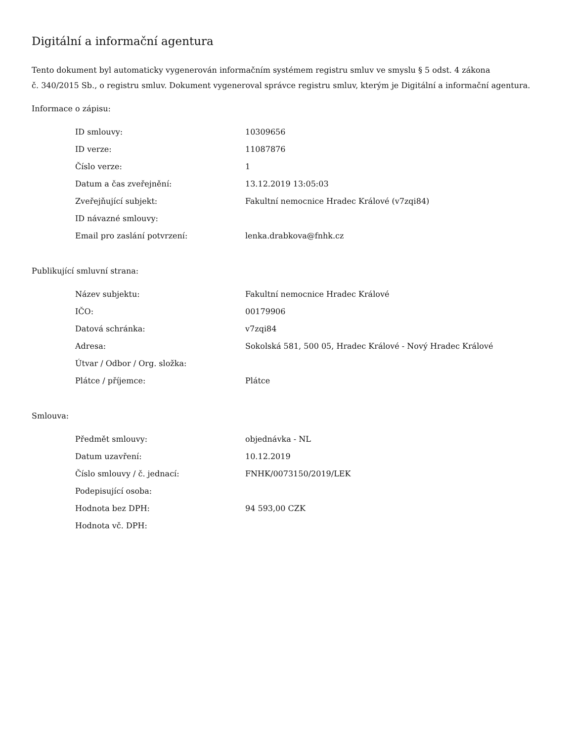Digitální a informační agentura
Tento dokument byl automaticky vygenerován informačním systémem registru smluv ve smyslu § 5 odst. 4 zákona
č. 340/2015 Sb., o registru smluv. Dokument vygeneroval správce registru smluv, kterým je Digitální a informační agentura.
Informace o zápisu:
| ID smlouvy: | 10309656 |
| ID verze: | 11087876 |
| Číslo verze: | 1 |
| Datum a čas zveřejnění: | 13.12.2019 13:05:03 |
| Zveřejňující subjekt: | Fakultní nemocnice Hradec Králové (v7zqi84) |
| ID návazné smlouvy: | |
| Email pro zaslání potvrzení: | lenka.drabkova@fnhk.cz |
Publikující smluvní strana:
| Název subjektu: | Fakultní nemocnice Hradec Králové |
| IČO: | 00179906 |
| Datová schránka: | v7zqi84 |
| Adresa: | Sokolská 581, 500 05, Hradec Králové - Nový Hradec Králové |
| Útvar / Odbor / Org. složka: | |
| Plátce / příjemce: | Plátce |
Smlouva:
| Předmět smlouvy: | objednávka - NL |
| Datum uzavření: | 10.12.2019 |
| Číslo smlouvy / č. jednací: | FNHK/0073150/2019/LEK |
| Podepisující osoba: | |
| Hodnota bez DPH: | 94 593,00 CZK |
| Hodnota vč. DPH: | |